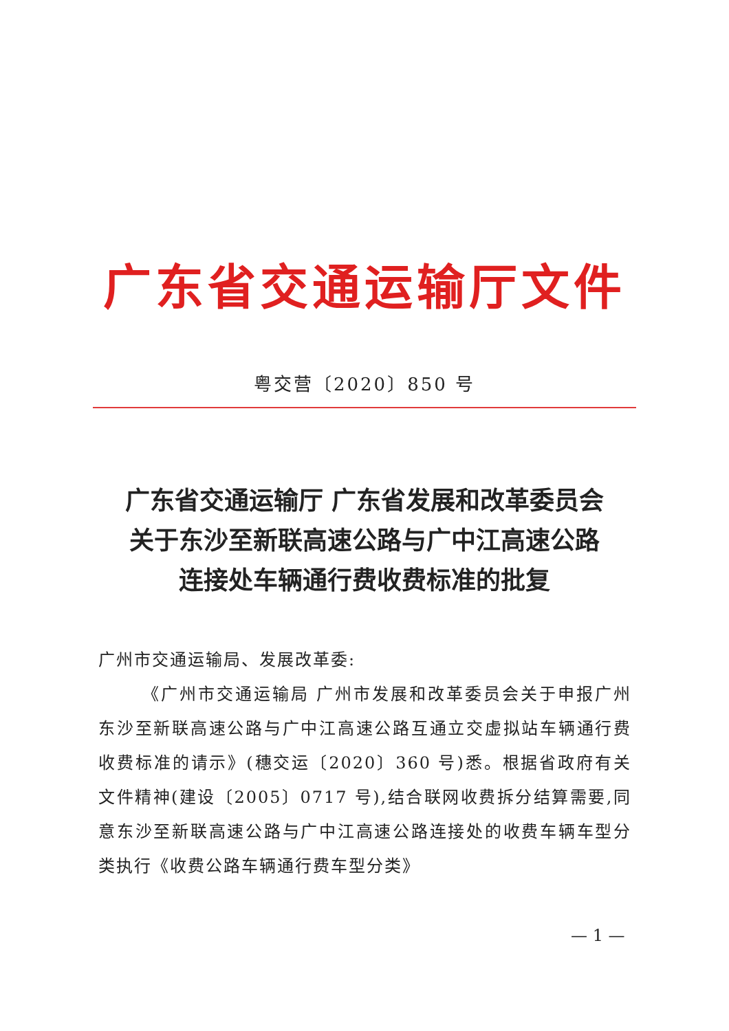广东省交通运输厅文件
粤交营〔2020〕850 号
广东省交通运输厅 广东省发展和改革委员会
关于东沙至新联高速公路与广中江高速公路
连接处车辆通行费收费标准的批复
广州市交通运输局、发展改革委:
《广州市交通运输局 广州市发展和改革委员会关于申报广州东沙至新联高速公路与广中江高速公路互通立交虚拟站车辆通行费收费标准的请示》(穗交运〔2020〕360 号)悉。根据省政府有关文件精神(建设〔2005〕0717 号),结合联网收费拆分结算需要,同意东沙至新联高速公路与广中江高速公路连接处的收费车辆车型分类执行《收费公路车辆通行费车型分类》
— 1 —